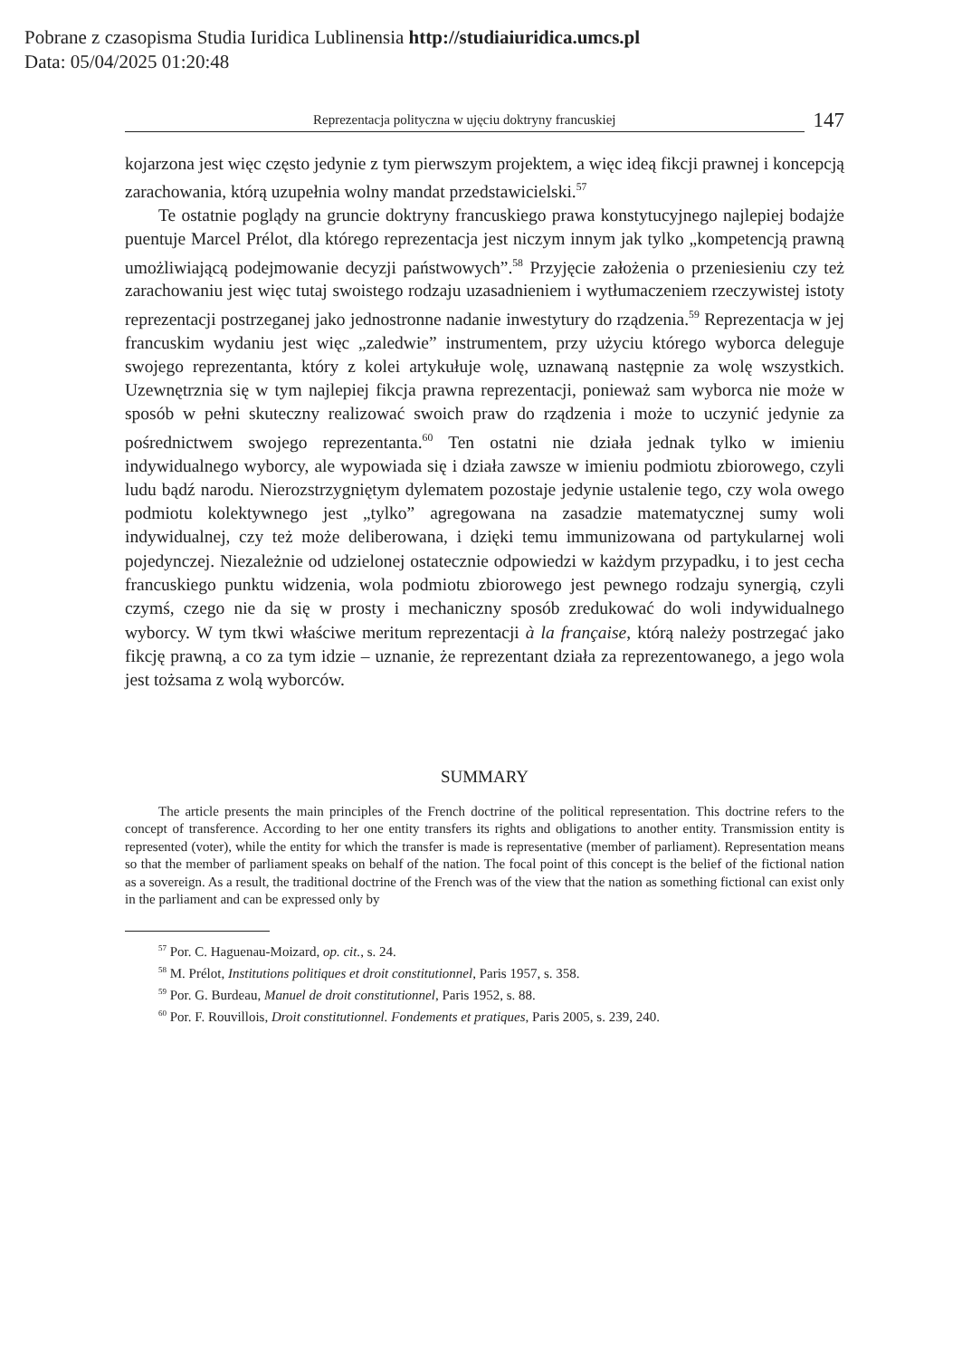Pobrane z czasopisma Studia Iuridica Lublinensia http://studiaiuridica.umcs.pl
Data: 05/04/2025 01:20:48
Reprezentacja polityczna w ujęciu doktryny francuskiej
147
kojarzona jest więc często jedynie z tym pierwszym projektem, a więc ideą fikcji prawnej i koncepcją zarachowania, którą uzupełnia wolny mandat przedstawicielski.<sup>57</sup>
Te ostatnie poglądy na gruncie doktryny francuskiego prawa konstytucyjnego najlepiej bodajże puentuje Marcel Prélot, dla którego reprezentacja jest niczym innym jak tylko „kompetencją prawną umożliwiającą podejmowanie decyzji państwowych”.<sup>58</sup> Przyjęcie założenia o przeniesieniu czy też zarachowaniu jest więc tutaj swoistego rodzaju uzasadnieniem i wytłumaczeniem rzeczywistej istoty reprezentacji postrzeganej jako jednostronne nadanie inwestytury do rządzenia.<sup>59</sup> Reprezentacja w jej francuskim wydaniu jest więc „zaledwie” instrumentem, przy użyciu którego wyborca deleguje swojego reprezentanta, który z kolei artykułuje wolę, uznawaną następnie za wolę wszystkich. Uzewnętrznia się w tym najlepiej fikcja prawna reprezentacji, ponieważ sam wyborca nie może w sposób w pełni skuteczny realizować swoich praw do rządzenia i może to uczynić jedynie za pośrednictwem swojego reprezentanta.<sup>60</sup> Ten ostatni nie działa jednak tylko w imieniu indywidualnego wyborcy, ale wypowiada się i działa zawsze w imieniu podmiotu zbiorowego, czyli ludu bądź narodu. Nierozstrzygniętym dylematem pozostaje jedynie ustalenie tego, czy wola owego podmiotu kolektywnego jest „tylko” agregowana na zasadzie matematycznej sumy woli indywidualnej, czy też może deliberowana, i dzięki temu immunizowana od partykularnej woli pojedynczej. Niezależnie od udzielonej ostatecznie odpowiedzi w każdym przypadku, i to jest cecha francuskiego punktu widzenia, wola podmiotu zbiorowego jest pewnego rodzaju synergią, czyli czymś, czego nie da się w prosty i mechaniczny sposób zredukować do woli indywidualnego wyborcy. W tym tkwi właściwe meritum reprezentacji à la française, którą należy postrzegać jako fikcję prawną, a co za tym idzie – uznanie, że reprezentant działa za reprezentowanego, a jego wola jest tożsama z wolą wyborców.
SUMMARY
The article presents the main principles of the French doctrine of the political representation. This doctrine refers to the concept of transference. According to her one entity transfers its rights and obligations to another entity. Transmission entity is represented (voter), while the entity for which the transfer is made is representative (member of parliament). Representation means so that the member of parliament speaks on behalf of the nation. The focal point of this concept is the belief of the fictional nation as a sovereign. As a result, the traditional doctrine of the French was of the view that the nation as something fictional can exist only in the parliament and can be expressed only by
<sup>57</sup> Por. C. Haguenau-Moizard, op. cit., s. 24.
<sup>58</sup> M. Prélot, Institutions politiques et droit constitutionnel, Paris 1957, s. 358.
<sup>59</sup> Por. G. Burdeau, Manuel de droit constitutionnel, Paris 1952, s. 88.
<sup>60</sup> Por. F. Rouvillois, Droit constitutionnel. Fondements et pratiques, Paris 2005, s. 239, 240.